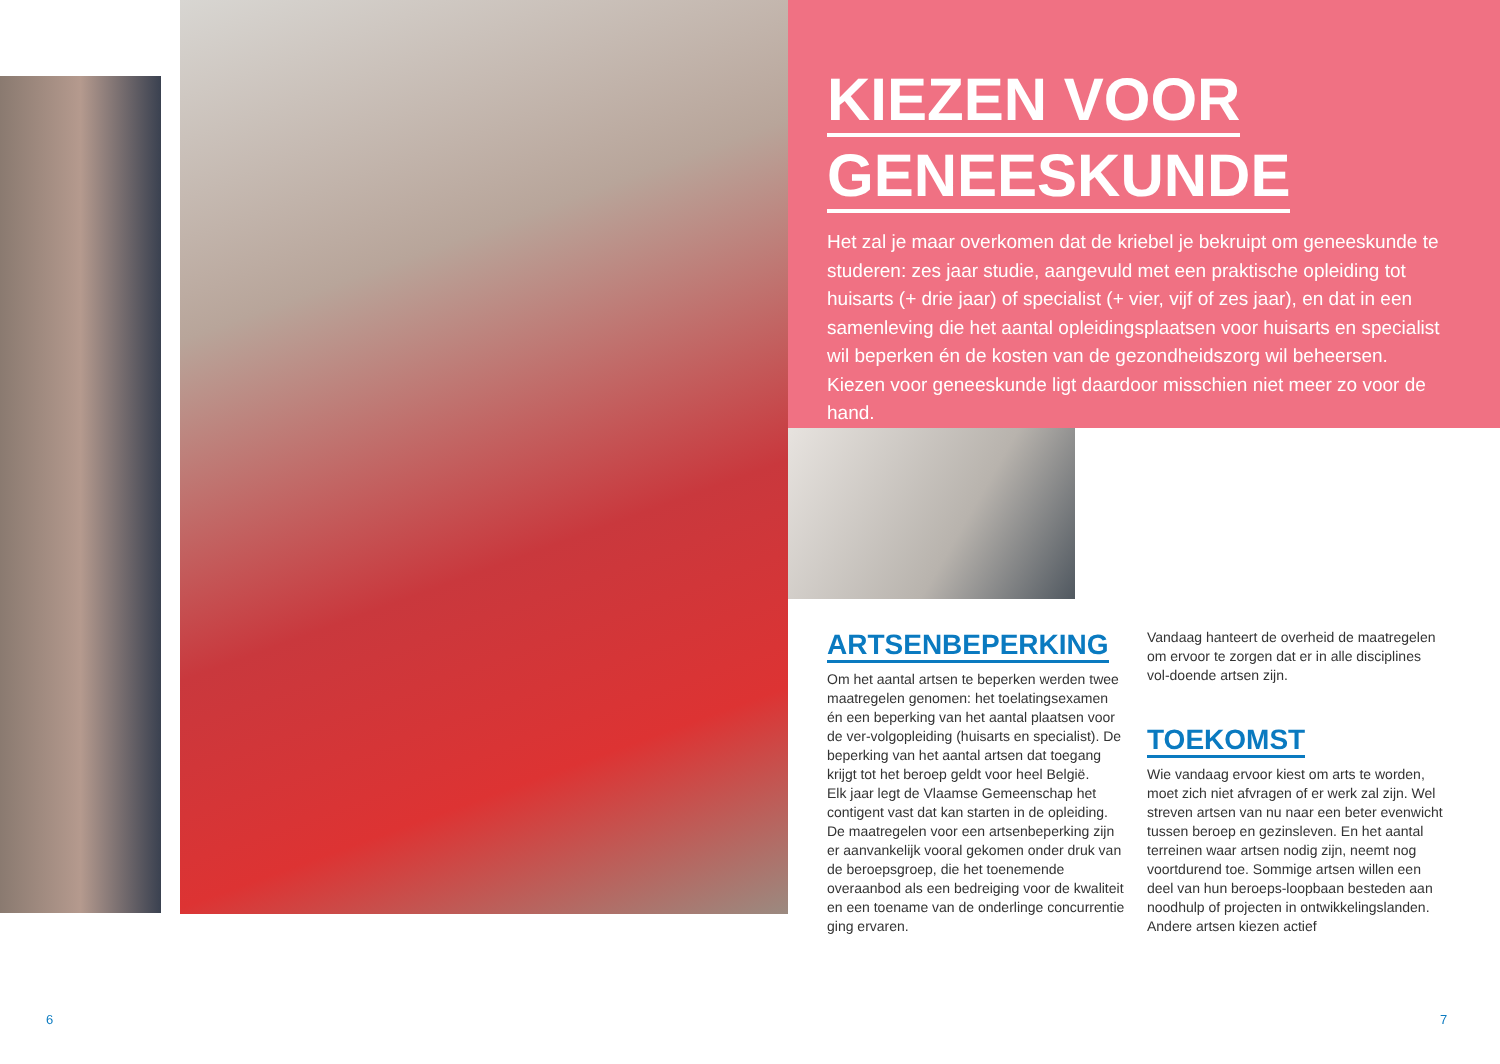KIEZEN VOOR
GENEESKUNDE
Het zal je maar overkomen dat de kriebel je bekruipt om geneeskunde te studeren: zes jaar studie, aangevuld met een praktische opleiding tot huisarts (+ drie jaar) of specialist (+ vier, vijf of zes jaar), en dat in een samenleving die het aantal opleidingsplaatsen voor huisarts en specialist wil beperken én de kosten van de gezondheidszorg wil beheersen. Kiezen voor geneeskunde ligt daardoor misschien niet meer zo voor de hand.
ARTSENBEPERKING
Om het aantal artsen te beperken werden twee maatregelen genomen: het toelatingsexamen én een beperking van het aantal plaatsen voor de ver-volgopleiding (huisarts en specialist). De beperking van het aantal artsen dat toegang krijgt tot het beroep geldt voor heel België.
Elk jaar legt de Vlaamse Gemeenschap het contigent vast dat kan starten in de opleiding. De maatregelen voor een artsenbeperking zijn er aanvankelijk vooral gekomen onder druk van de beroepsgroep, die het toenemende overaanbod als een bedreiging voor de kwaliteit en een toename van de onderlinge concurrentie ging ervaren.
Vandaag hanteert de overheid de maatregelen om ervoor te zorgen dat er in alle disciplines vol-doende artsen zijn.
TOEKOMST
Wie vandaag ervoor kiest om arts te worden, moet zich niet afvragen of er werk zal zijn. Wel streven artsen van nu naar een beter evenwicht tussen beroep en gezinsleven. En het aantal terreinen waar artsen nodig zijn, neemt nog voortdurend toe. Sommige artsen willen een deel van hun beroeps-loopbaan besteden aan noodhulp of projecten in ontwikkelingslanden. Andere artsen kiezen actief
6 7